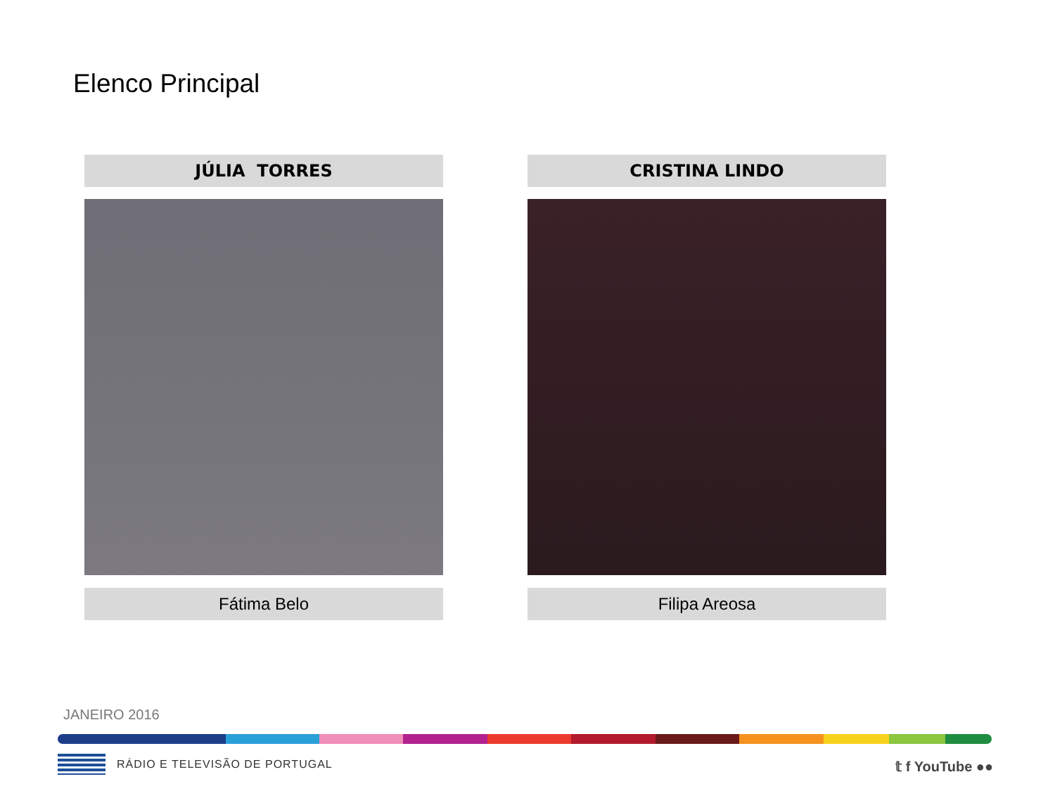Elenco Principal
JÚLIA TORRES
Fátima Belo
CRISTINA LINDO
Filipa Areosa
JANEIRO 2016
RÁDIO E TELEVISÃO DE PORTUGAL 𝕥 f YouTube ●●